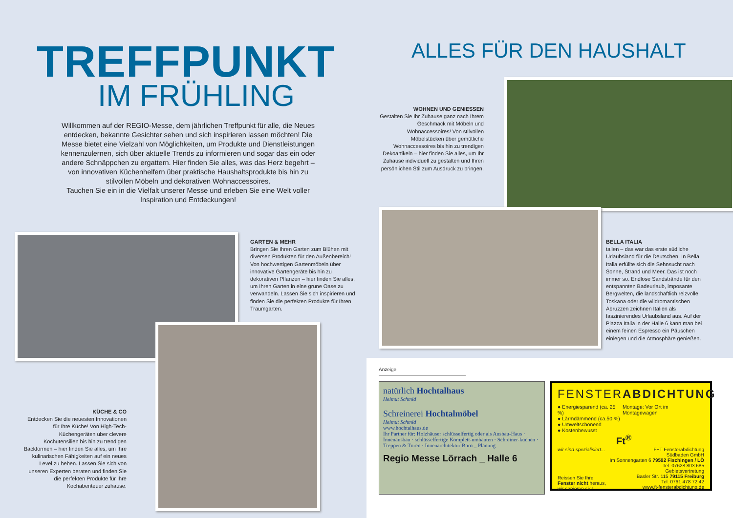TREFFPUNKT
IM FRÜHLING
Willkommen auf der REGIO-Messe, dem jährlichen Treffpunkt für alle, die Neues entdecken, bekannte Gesichter sehen und sich inspirieren lassen möchten! Die Messe bietet eine Vielzahl von Möglichkeiten, um Produkte und Dienstleistungen kennenzulernen, sich über aktuelle Trends zu informieren und sogar das ein oder andere Schnäppchen zu ergattern. Hier finden Sie alles, was das Herz begehrt – von innovativen Küchenhelfern über praktische Haushaltsprodukte bis hin zu stilvollen Möbeln und dekorativen Wohnaccessoires.
Tauchen Sie ein in die Vielfalt unserer Messe und erleben Sie eine Welt voller Inspiration und Entdeckungen!
GARTEN & MEHR
Bringen Sie Ihren Garten zum Blühen mit diversen Produkten für den Außenbereich! Von hochwertigen Gartenmöbeln über innovative Gartengeräte bis hin zu dekorativen Pflanzen – hier finden Sie alles, um Ihren Garten in eine grüne Oase zu verwandeln. Lassen Sie sich inspirieren und finden Sie die perfekten Produkte für Ihren Traumgarten.
KÜCHE & CO
Entdecken Sie die neuesten Innovationen für Ihre Küche! Von High-Tech-Küchengeräten über clevere Kochutensilien bis hin zu trendigen Backformen – hier finden Sie alles, um Ihre kulinarischen Fähigkeiten auf ein neues Level zu heben. Lassen Sie sich von unseren Experten beraten und finden Sie die perfekten Produkte für Ihre Kochabenteuer zuhause.
ALLES FÜR DEN HAUSHALT
WOHNEN UND GENIESSEN
Gestalten Sie Ihr Zuhause ganz nach Ihrem Geschmack mit Möbeln und Wohnaccessoires! Von stilvollen Möbelstücken über gemütliche Wohnaccessoires bis hin zu trendigen Dekoartikeln – hier finden Sie alles, um Ihr Zuhause individuell zu gestalten und Ihren persönlichen Stil zum Ausdruck zu bringen.
BELLA ITALIA
talien – das war das erste südliche Urlaubsland für die Deutschen. In Bella Italia erfüllte sich die Sehnsucht nach Sonne, Strand und Meer. Das ist noch immer so. Endlose Sandstrände für den entspannten Badeurlaub, imposante Bergwelten, die landschaftlich reizvolle Toskana oder die wildromantischen Abruzzen zeichnen Italien als faszinierendes Urlaubsland aus. Auf der Piazza Italia in der Halle 6 kann man bei einem feinen Espresso ein Päuschen einlegen und die Atmosphäre genießen.
Anzeige
natürlich Hochtalhaus
Helmut Schmid
Schreinerei Hochtalmöbel
Helmut Schmid
www.hochtalhaus.de
Ihr Partner für: Holzhäuser schlüsselfertig oder als Ausbau-Haus · Innenausbau · schlüsselfertige Komplett-umbauten · Schreiner-küchen · Treppen & Türen · Innenarchitektur Büro _ Planung
Regio Messe Lörrach _ Halle 6
FENSTERABDICHTUNG
● Energiesparend (ca. 25 %)
● Lärmdämmend (ca.50 %)
● Umweltschonend
● Kostenbewusst
Montage: Vor Ort im Montagewagen
Ft<sup>®</sup>
wir sind spezialisiert... F+T Fensterabdichtung
Südbaden GmbH
Im Sonnengarten 6 79592 Fischingen / LÖ
Tel. 07628 803 685
Gebietsvertretung
Basler Str. 115 79115 Freiburg
Tel. 0761 478 72 42
www.ft-fensterabdichtung.de
Reissen Sie Ihre
Fenster nicht heraus,
wir sanieren sie!